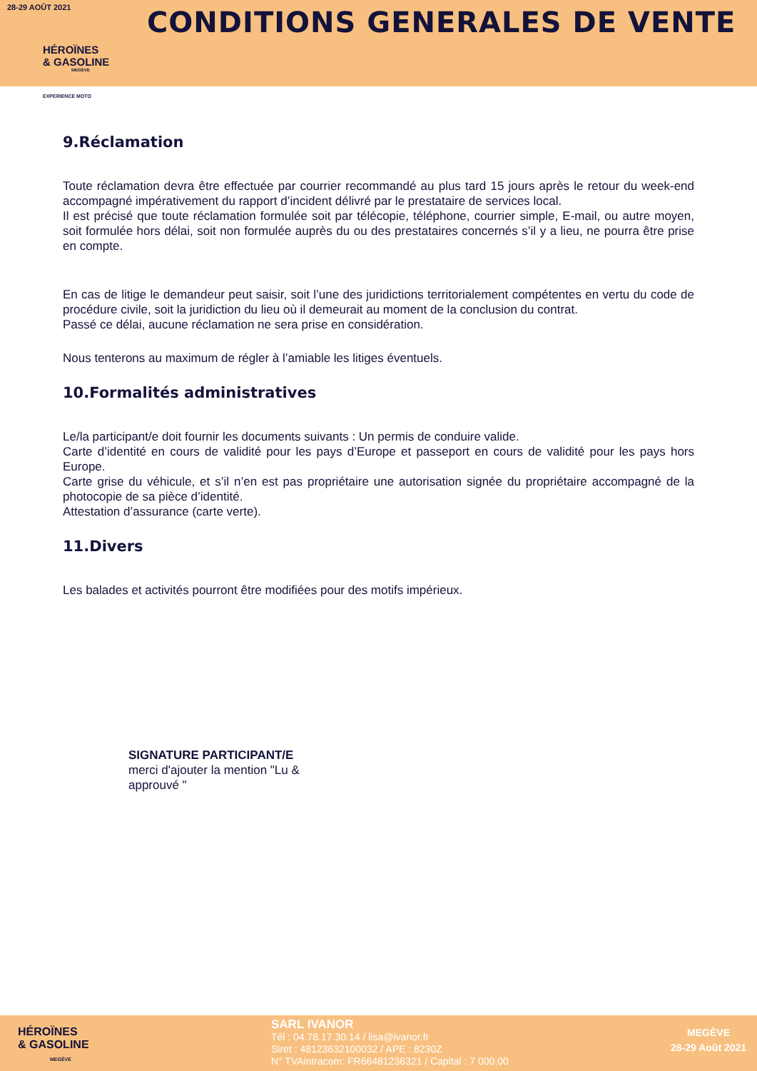28-29 AOÛT 2021
HÉROÏNES
& GASOLINE
MEGÈVE
EXPERIENCE MOTO
CONDITIONS GENERALES DE VENTE
9.Réclamation
Toute réclamation devra être effectuée par courrier recommandé au plus tard 15 jours après le retour du week-end accompagné impérativement du rapport d’incident délivré par le prestataire de services local.
Il est précisé que toute réclamation formulée soit par télécopie, téléphone, courrier simple, E-mail, ou autre moyen, soit formulée hors délai, soit non formulée auprès du ou des prestataires concernés s’il y a lieu, ne pourra être prise en compte.
En cas de litige le demandeur peut saisir, soit l’une des juridictions territorialement compétentes en vertu du code de procédure civile, soit la juridiction du lieu où il demeurait au moment de la conclusion du contrat.
Passé ce délai, aucune réclamation ne sera prise en considération.
Nous tenterons au maximum de régler à l’amiable les litiges éventuels.
10.Formalités administratives
Le/la participant/e doit fournir les documents suivants : Un permis de conduire valide.
Carte d’identité en cours de validité pour les pays d’Europe et passeport en cours de validité pour les pays hors Europe.
Carte grise du véhicule, et s’il n’en est pas propriétaire une autorisation signée du propriétaire accompagné de la photocopie de sa pièce d’identité.
Attestation d’assurance (carte verte).
11.Divers
Les balades et activités pourront être modifiées pour des motifs impérieux.
SIGNATURE PARTICIPANT/E
merci d'ajouter la mention "Lu & approuvé "
HÉROÏNES
& GASOLINE
MEGÈVE
SARL IVANOR
Tél : 04.78.17.30.14 / lisa@ivanor.fr
Siret : 48123632100032 / APE : 8230Z
N° TVAintracom: FR66481236321 / Capital : 7 000,00
MEGÈVE
28-29 Août 2021